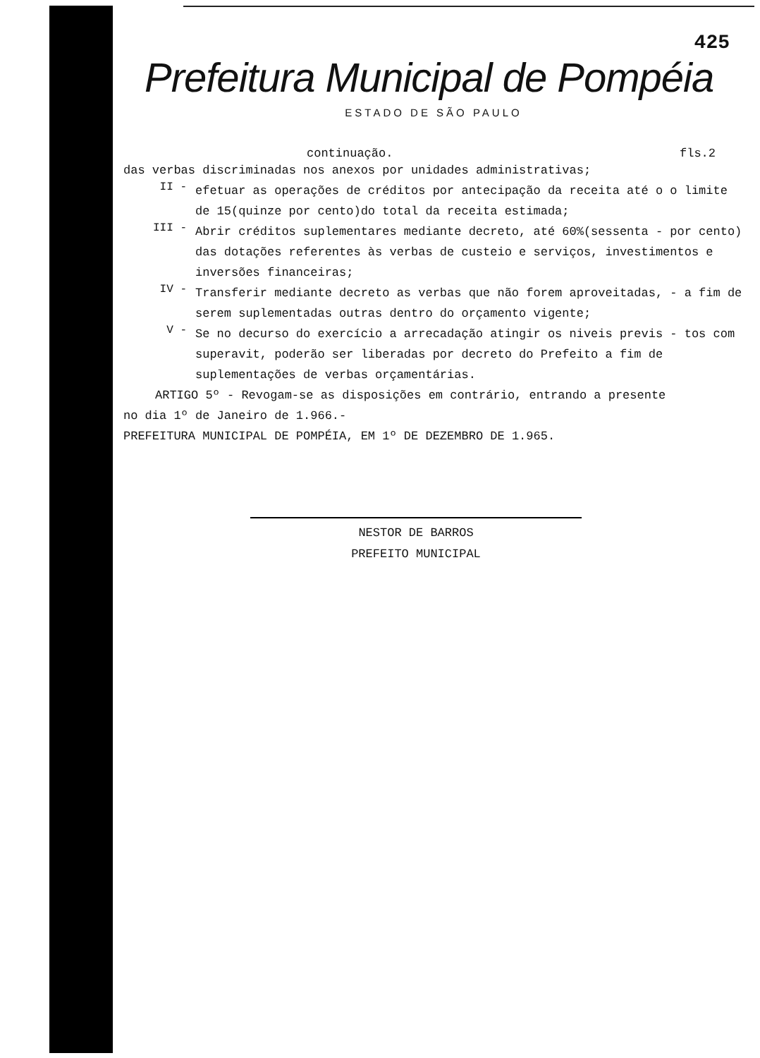425
Prefeitura Municipal de Pompéia
ESTADO DE SÃO PAULO
continuação. fls.2
das verbas discriminadas nos anexos por unidades administrativas;
II -
efetuar as operações de créditos por antecipação da receita até o o limite de 15(quinze por cento)do total da receita estimada;
III -
Abrir créditos suplementares mediante decreto, até 60%(sessenta - por cento) das dotações referentes às verbas de custeio e serviços, investimentos e inversões financeiras;
IV -
Transferir mediante decreto as verbas que não forem aproveitadas, - a fim de serem suplementadas outras dentro do orçamento vigente;
V -
Se no decurso do exercício a arrecadação atingir os niveis previs - tos com superavit, poderão ser liberadas por decreto do Prefeito a fim de suplementações de verbas orçamentárias.
ARTIGO 5º - Revogam-se as disposições em contrário, entrando a presente
no dia 1º de Janeiro de 1.966.-
PREFEITURA MUNICIPAL DE POMPÉIA, EM 1º DE DEZEMBRO DE 1.965.
NESTOR DE BARROS
PREFEITO MUNICIPAL